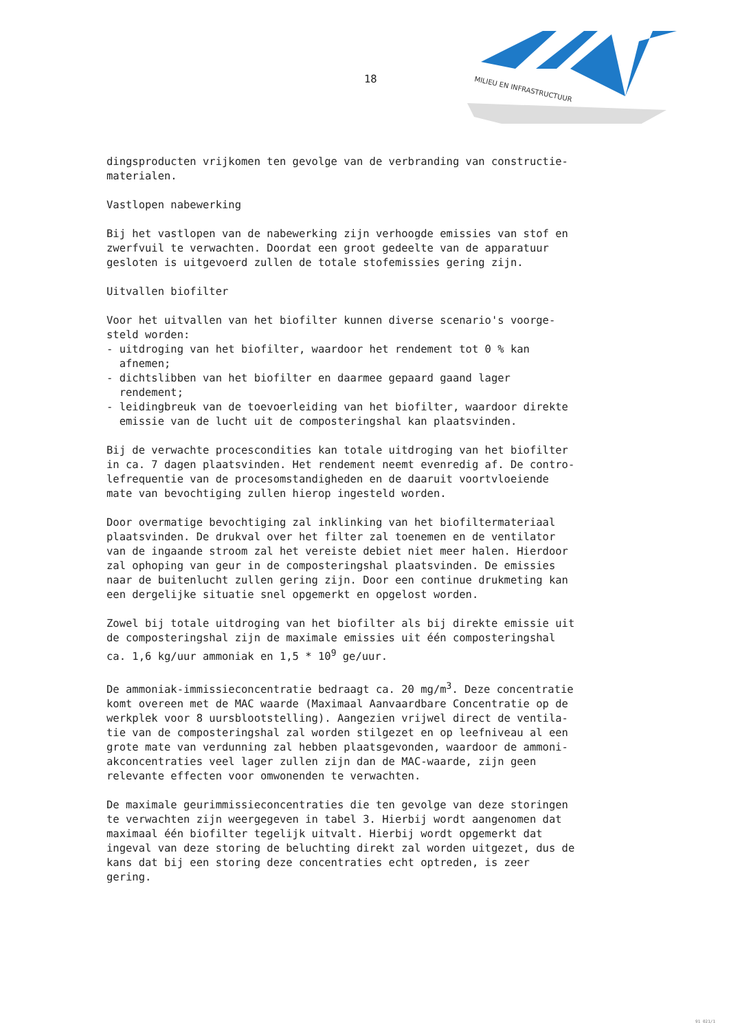18
MILIEU EN INFRASTRUCTUUR
dingsproducten vrijkomen ten gevolge van de verbranding van constructie- materialen.
Vastlopen nabewerking
Bij het vastlopen van de nabewerking zijn verhoogde emissies van stof en zwerfvuil te verwachten. Doordat een groot gedeelte van de apparatuur gesloten is uitgevoerd zullen de totale stofemissies gering zijn.
Uitvallen biofilter
Voor het uitvallen van het biofilter kunnen diverse scenario's voorge- steld worden: - uitdroging van het biofilter, waardoor het rendement tot 0 % kan afnemen; - dichtslibben van het biofilter en daarmee gepaard gaand lager rendement; - leidingbreuk van de toevoerleiding van het biofilter, waardoor direkte emissie van de lucht uit de composteringshal kan plaatsvinden.
Bij de verwachte procescondities kan totale uitdroging van het biofilter in ca. 7 dagen plaatsvinden. Het rendement neemt evenredig af. De contro- lefrequentie van de procesomstandigheden en de daaruit voortvloeiende mate van bevochtiging zullen hierop ingesteld worden.
Door overmatige bevochtiging zal inklinking van het biofiltermateriaal plaatsvinden. De drukval over het filter zal toenemen en de ventilator van de ingaande stroom zal het vereiste debiet niet meer halen. Hierdoor zal ophoping van geur in de composteringshal plaatsvinden. De emissies naar de buitenlucht zullen gering zijn. Door een continue drukmeting kan een dergelijke situatie snel opgemerkt en opgelost worden.
Zowel bij totale uitdroging van het biofilter als bij direkte emissie uit de composteringshal zijn de maximale emissies uit één composteringshal ca. 1,6 kg/uur ammoniak en 1,5 * 10<sup>9</sup> ge/uur.
De ammoniak-immissieconcentratie bedraagt ca. 20 mg/m<sup>3</sup>. Deze concentratie komt overeen met de MAC waarde (Maximaal Aanvaardbare Concentratie op de werkplek voor 8 uursblootstelling). Aangezien vrijwel direct de ventila- tie van de composteringshal zal worden stilgezet en op leefniveau al een grote mate van verdunning zal hebben plaatsgevonden, waardoor de ammoni- akconcentraties veel lager zullen zijn dan de MAC-waarde, zijn geen relevante effecten voor omwonenden te verwachten.
De maximale geurimmissieconcentraties die ten gevolge van deze storingen te verwachten zijn weergegeven in tabel 3. Hierbij wordt aangenomen dat maximaal één biofilter tegelijk uitvalt. Hierbij wordt opgemerkt dat ingeval van deze storing de beluchting direkt zal worden uitgezet, dus de kans dat bij een storing deze concentraties echt optreden, is zeer gering.
91 021/1